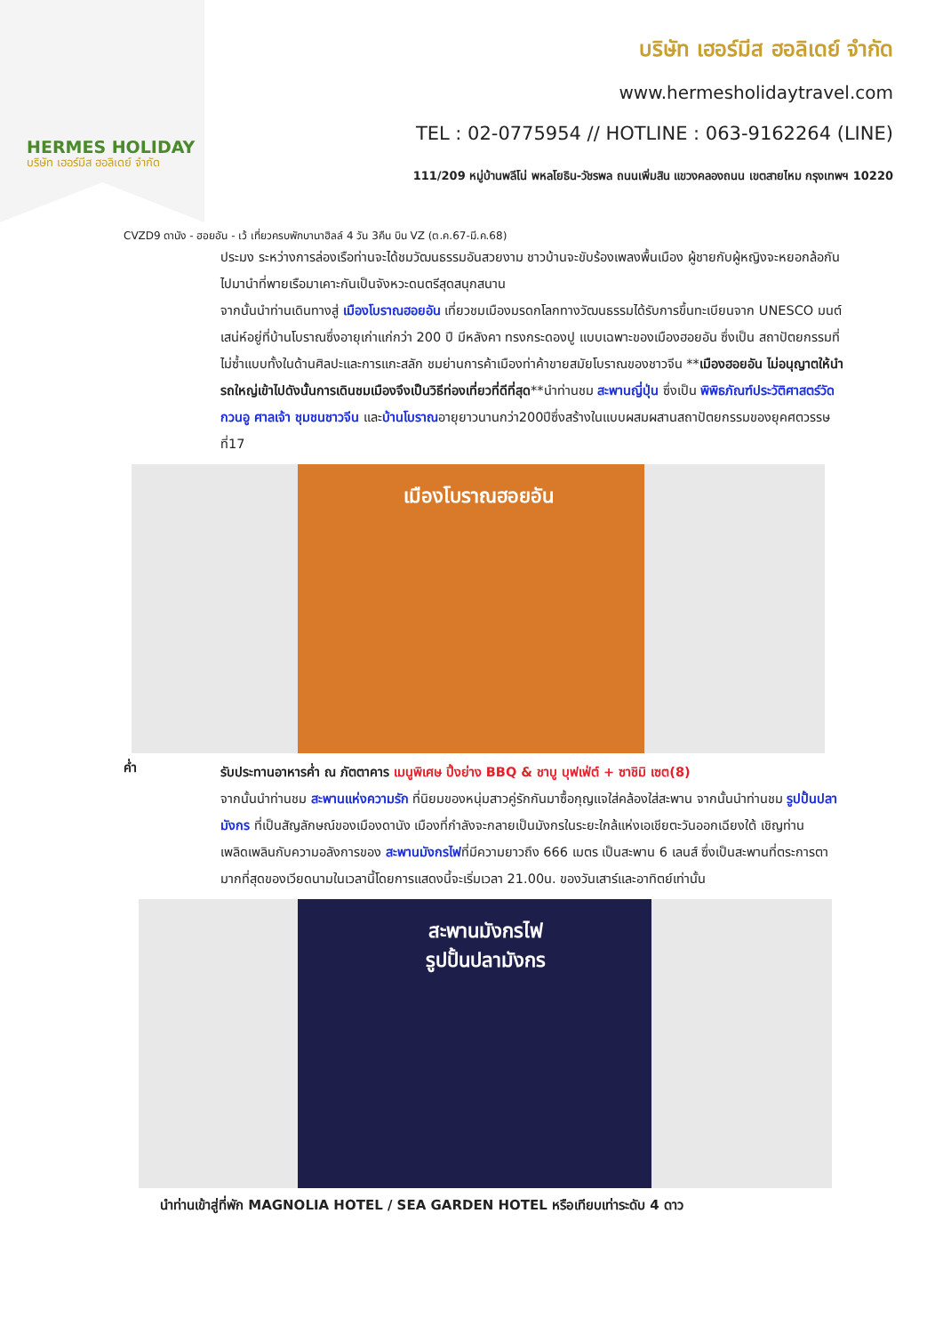HERMES HOLIDAY
บริษัท เฮอร์มีส ฮอลิเดย์ จำกัด
บริษัท เฮอร์มีส ฮอลิเดย์ จำกัด
www.hermesholidaytravel.com
TEL : 02-0775954 // HOTLINE : 063-9162264 (LINE)
111/209 หมู่บ้านพลีโน่ พหลโยธิน-วัชรพล ถนนเพิ่มสิน แขวงคลองถนน เขตสายไหม กรุงเทพฯ 10220
CVZD9 ดานัง - ฮอยอัน - เว้ เที่ยวครบพักบานาฮิลล์ 4 วัน 3คืน บิน VZ (ต.ค.67-มี.ค.68)
ประมง ระหว่างการล่องเรือท่านจะได้ชมวัฒนธรรมอันสวยงาม ชาวบ้านจะขับร้องเพลงพื้นเมือง ผู้ชายกับผู้หญิงจะหยอกล้อกันไปมานำที่พายเรือมาเคาะกันเป็นจังหวะดนตรีสุดสนุกสนาน
จากนั้นนำท่านเดินทางสู่ เมืองโบราณฮอยอัน เที่ยวชมเมืองมรดกโลกทางวัฒนธรรมได้รับการขึ้นทะเบียนจาก UNESCO มนต์เสน่ห์อยู่ที่บ้านโบราณซึ่งอายุเก่าแก่กว่า 200 ปี มีหลังคา ทรงกระดองปู แบบเฉพาะของเมืองฮอยอัน ซึ่งเป็น สถาปัตยกรรมที่ไม่ซ้ำแบบทั้งในด้านศิลปะและการแกะสลัก ชมย่านการค้าเมืองท่าค้าขายสมัยโบราณของชาวจีน **เมืองฮอยอัน ไม่อนุญาตให้นำรถใหญ่เข้าไปดังนั้นการเดินชมเมืองจึงเป็นวิธีท่องเที่ยวที่ดีที่สุด**นำท่านชม สะพานญี่ปุ่น ซึ่งเป็น พิพิธภัณฑ์ประวัติศาสตร์วัดกวนอู ศาลเจ้า ชุมชนชาวจีน และบ้านโบราณอายุยาวนานกว่า200ปีซึ่งสร้างในแบบผสมผสานสถาปัตยกรรมของยุคศตวรรษที่17
เมืองโบราณฮอยอัน
ค่ำ
รับประทานอาหารค่ำ ณ ภัตตาคาร เมนูพิเศษ ปิ้งย่าง BBQ & ชาบู บุฟเฟ่ต์ + ซาชิมิ เซต(8)
จากนั้นนำท่านชม สะพานแห่งความรัก ที่นิยมของหนุ่มสาวคู่รักกันมาซื้อกุญแจใส่คล้องใส่สะพาน จากนั้นนำท่านชม รูปปั้นปลามังกร ที่เป็นสัญลักษณ์ของเมืองดานัง เมืองที่กำลังจะกลายเป็นมังกรในระยะใกล้แห่งเอเชียตะวันออกเฉียงใต้ เชิญท่านเพลิดเพลินกับความอลังการของ สะพานมังกรไฟที่มีความยาวถึง 666 เมตร เป็นสะพาน 6 เลนส์ ซึ่งเป็นสะพานที่ตระการตามากที่สุดของเวียดนามในเวลานี้โดยการแสดงนี้จะเริ่มเวลา 21.00น. ของวันเสาร์และอาทิตย์เท่านั้น
สะพานมังกรไฟ
รูปปั้นปลามังกร
นำท่านเข้าสู่ที่พัก MAGNOLIA HOTEL / SEA GARDEN HOTEL หรือเทียบเท่าระดับ 4 ดาว